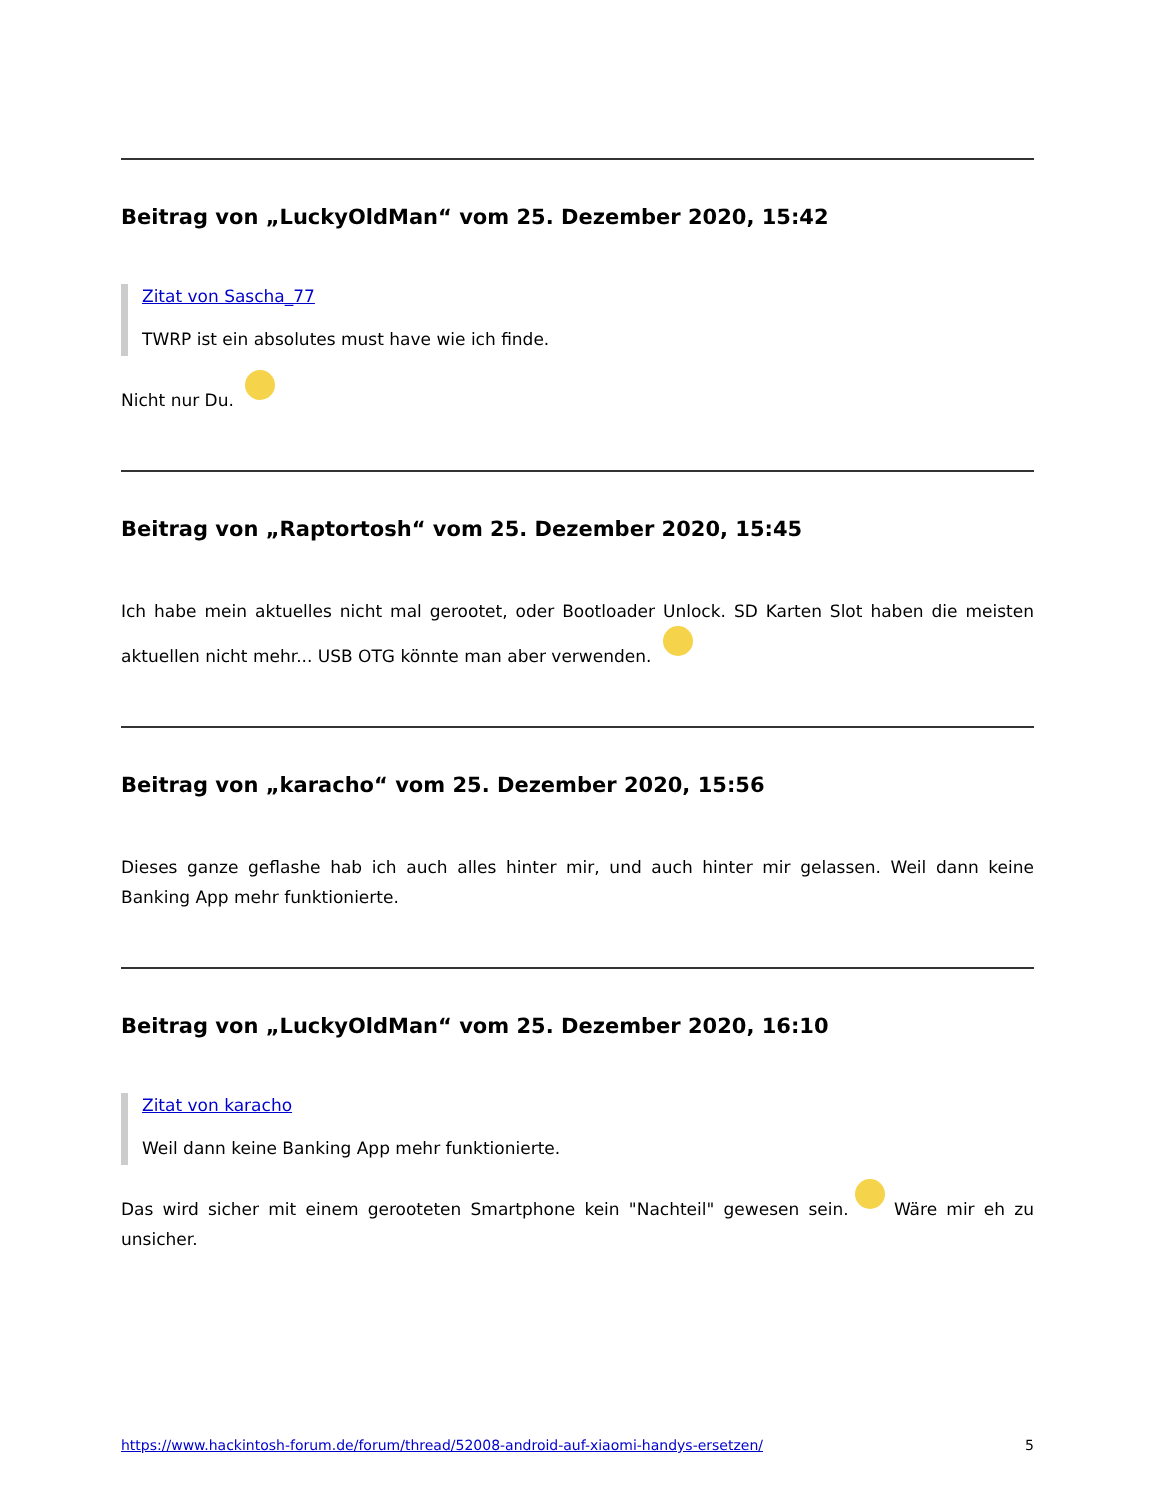Beitrag von „LuckyOldMan“ vom 25. Dezember 2020, 15:42
Zitat von Sascha_77
TWRP ist ein absolutes must have wie ich finde.
Nicht nur Du.
Beitrag von „Raptortosh“ vom 25. Dezember 2020, 15:45
Ich habe mein aktuelles nicht mal gerootet, oder Bootloader Unlock. SD Karten Slot haben die meisten aktuellen nicht mehr... USB OTG könnte man aber verwenden.
Beitrag von „karacho“ vom 25. Dezember 2020, 15:56
Dieses ganze geflashe hab ich auch alles hinter mir, und auch hinter mir gelassen. Weil dann keine Banking App mehr funktionierte.
Beitrag von „LuckyOldMan“ vom 25. Dezember 2020, 16:10
Zitat von karacho
Weil dann keine Banking App mehr funktionierte.
Das wird sicher mit einem gerooteten Smartphone kein "Nachteil" gewesen sein. Wäre mir eh zu unsicher.
https://www.hackintosh-forum.de/forum/thread/52008-android-auf-xiaomi-handys-ersetzen/ 5